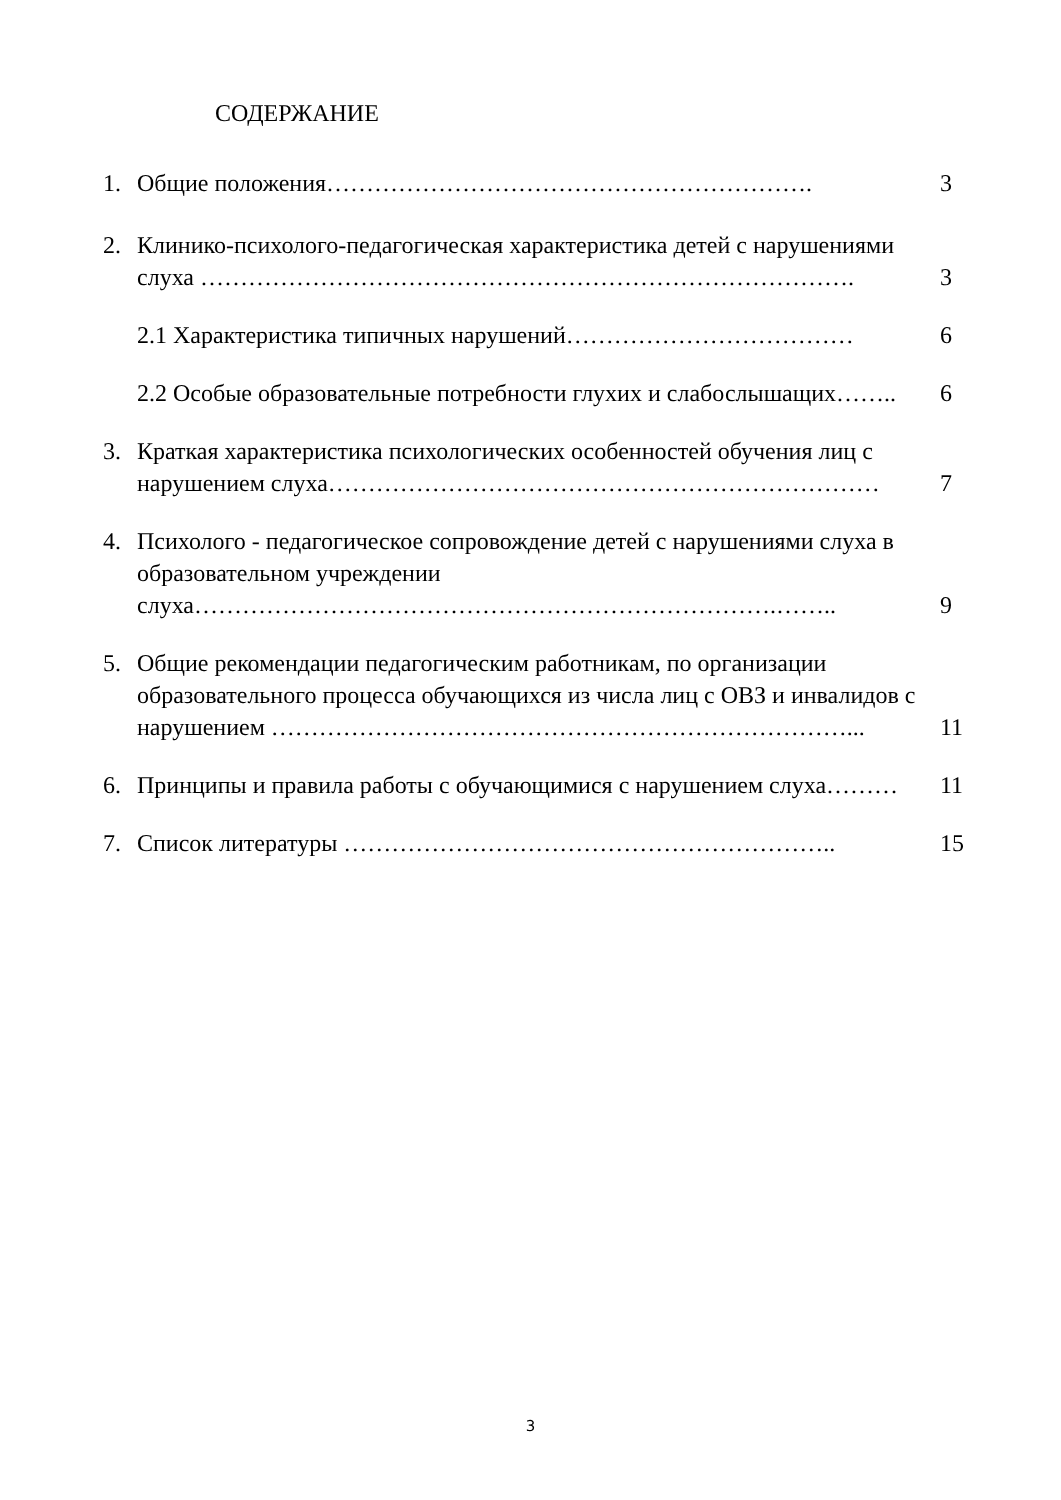СОДЕРЖАНИЕ
1. Общие положения……………………………………………………. 3
2. Клинико-психолого-педагогическая характеристика детей с нарушениями слуха ………………………………………………………………………. 3
2.1 Характеристика типичных нарушений……………………………… 6
2.2 Особые образовательные потребности глухих и слабослышащих…….. 6
3. Краткая характеристика психологических особенностей обучения лиц с нарушением слуха…………………………………………………………… 7
4. Психолого - педагогическое сопровождение детей с нарушениями слуха в образовательном учреждении
слуха……………………………………………………………….…….. 9
5. Общие рекомендации педагогическим работникам, по организации образовательного процесса обучающихся из числа лиц с ОВЗ и инвалидов с нарушением ………………………………………………………………... 11
6. Принципы и правила работы с обучающимися с нарушением слуха……… 11
7. Список литературы …………………………………………………….. 15
3